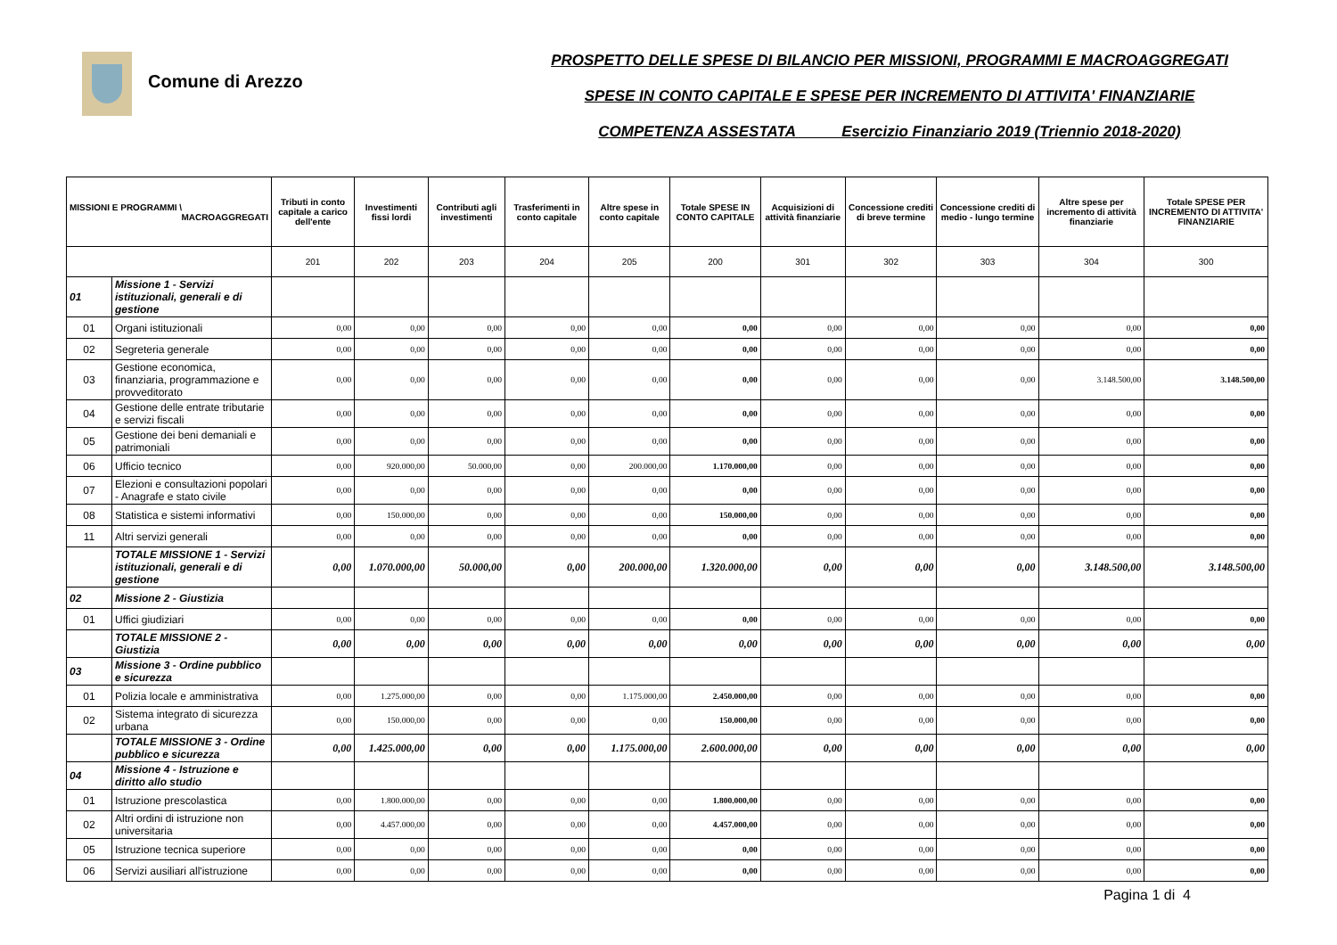Comune di Arezzo
PROSPETTO DELLE SPESE DI BILANCIO PER MISSIONI, PROGRAMMI E MACROAGGREGATI
SPESE IN CONTO CAPITALE E SPESE PER INCREMENTO DI ATTIVITA' FINANZIARIE
COMPETENZA ASSESTATA Esercizio Finanziario 2019 (Triennio 2018-2020)
| MISSIONI E PROGRAMMI \ MACROAGGREGATI | | Tributi in conto capitale a carico dell'ente | Investimenti fissi lordi | Contributi agli investimenti | Trasferimenti in conto capitale | Altre spese in conto capitale | Totale SPESE IN CONTO CAPITALE | Acquisizioni di attività finanziarie | Concessione crediti di breve termine | Concessione crediti di medio - lungo termine | Altre spese per incremento di attività finanziarie | Totale SPESE PER INCREMENTO DI ATTIVITA' FINANZIARIE |
| --- | --- | --- | --- | --- | --- | --- | --- | --- | --- | --- | --- | --- |
| | | 201 | 202 | 203 | 204 | 205 | 200 | 301 | 302 | 303 | 304 | 300 |
| 01 | Missione 1 - Servizi istituzionali, generali e di gestione | | | | | | | | | | | |
| 01 | Organi istituzionali | 0,00 | 0,00 | 0,00 | 0,00 | 0,00 | 0,00 | 0,00 | 0,00 | 0,00 | 0,00 | 0,00 |
| 02 | Segreteria generale | 0,00 | 0,00 | 0,00 | 0,00 | 0,00 | 0,00 | 0,00 | 0,00 | 0,00 | 0,00 | 0,00 |
| 03 | Gestione economica, finanziaria, programmazione e provveditorato | 0,00 | 0,00 | 0,00 | 0,00 | 0,00 | 0,00 | 0,00 | 0,00 | 0,00 | 3.148.500,00 | 3.148.500,00 |
| 04 | Gestione delle entrate tributarie e servizi fiscali | 0,00 | 0,00 | 0,00 | 0,00 | 0,00 | 0,00 | 0,00 | 0,00 | 0,00 | 0,00 | 0,00 |
| 05 | Gestione dei beni demaniali e patrimoniali | 0,00 | 0,00 | 0,00 | 0,00 | 0,00 | 0,00 | 0,00 | 0,00 | 0,00 | 0,00 | 0,00 |
| 06 | Ufficio tecnico | 0,00 | 920.000,00 | 50.000,00 | 0,00 | 200.000,00 | 1.170.000,00 | 0,00 | 0,00 | 0,00 | 0,00 | 0,00 |
| 07 | Elezioni e consultazioni popolari - Anagrafe e stato civile | 0,00 | 0,00 | 0,00 | 0,00 | 0,00 | 0,00 | 0,00 | 0,00 | 0,00 | 0,00 | 0,00 |
| 08 | Statistica e sistemi informativi | 0,00 | 150.000,00 | 0,00 | 0,00 | 0,00 | 150.000,00 | 0,00 | 0,00 | 0,00 | 0,00 | 0,00 |
| 11 | Altri servizi generali | 0,00 | 0,00 | 0,00 | 0,00 | 0,00 | 0,00 | 0,00 | 0,00 | 0,00 | 0,00 | 0,00 |
| | TOTALE MISSIONE 1 - Servizi istituzionali, generali e di gestione | 0,00 | 1.070.000,00 | 50.000,00 | 0,00 | 200.000,00 | 1.320.000,00 | 0,00 | 0,00 | 0,00 | 3.148.500,00 | 3.148.500,00 |
| 02 | Missione 2 - Giustizia | | | | | | | | | | | |
| 01 | Uffici giudiziari | 0,00 | 0,00 | 0,00 | 0,00 | 0,00 | 0,00 | 0,00 | 0,00 | 0,00 | 0,00 | 0,00 |
| | TOTALE MISSIONE 2 - Giustizia | 0,00 | 0,00 | 0,00 | 0,00 | 0,00 | 0,00 | 0,00 | 0,00 | 0,00 | 0,00 | 0,00 |
| 03 | Missione 3 - Ordine pubblico e sicurezza | | | | | | | | | | | |
| 01 | Polizia locale e amministrativa | 0,00 | 1.275.000,00 | 0,00 | 0,00 | 1.175.000,00 | 2.450.000,00 | 0,00 | 0,00 | 0,00 | 0,00 | 0,00 |
| 02 | Sistema integrato di sicurezza urbana | 0,00 | 150.000,00 | 0,00 | 0,00 | 0,00 | 150.000,00 | 0,00 | 0,00 | 0,00 | 0,00 | 0,00 |
| | TOTALE MISSIONE 3 - Ordine pubblico e sicurezza | 0,00 | 1.425.000,00 | 0,00 | 0,00 | 1.175.000,00 | 2.600.000,00 | 0,00 | 0,00 | 0,00 | 0,00 | 0,00 |
| 04 | Missione 4 - Istruzione e diritto allo studio | | | | | | | | | | | |
| 01 | Istruzione prescolastica | 0,00 | 1.800.000,00 | 0,00 | 0,00 | 0,00 | 1.800.000,00 | 0,00 | 0,00 | 0,00 | 0,00 | 0,00 |
| 02 | Altri ordini di istruzione non universitaria | 0,00 | 4.457.000,00 | 0,00 | 0,00 | 0,00 | 4.457.000,00 | 0,00 | 0,00 | 0,00 | 0,00 | 0,00 |
| 05 | Istruzione tecnica superiore | 0,00 | 0,00 | 0,00 | 0,00 | 0,00 | 0,00 | 0,00 | 0,00 | 0,00 | 0,00 | 0,00 |
| 06 | Servizi ausiliari all'istruzione | 0,00 | 0,00 | 0,00 | 0,00 | 0,00 | 0,00 | 0,00 | 0,00 | 0,00 | 0,00 | 0,00 |
Pagina 1 di 4